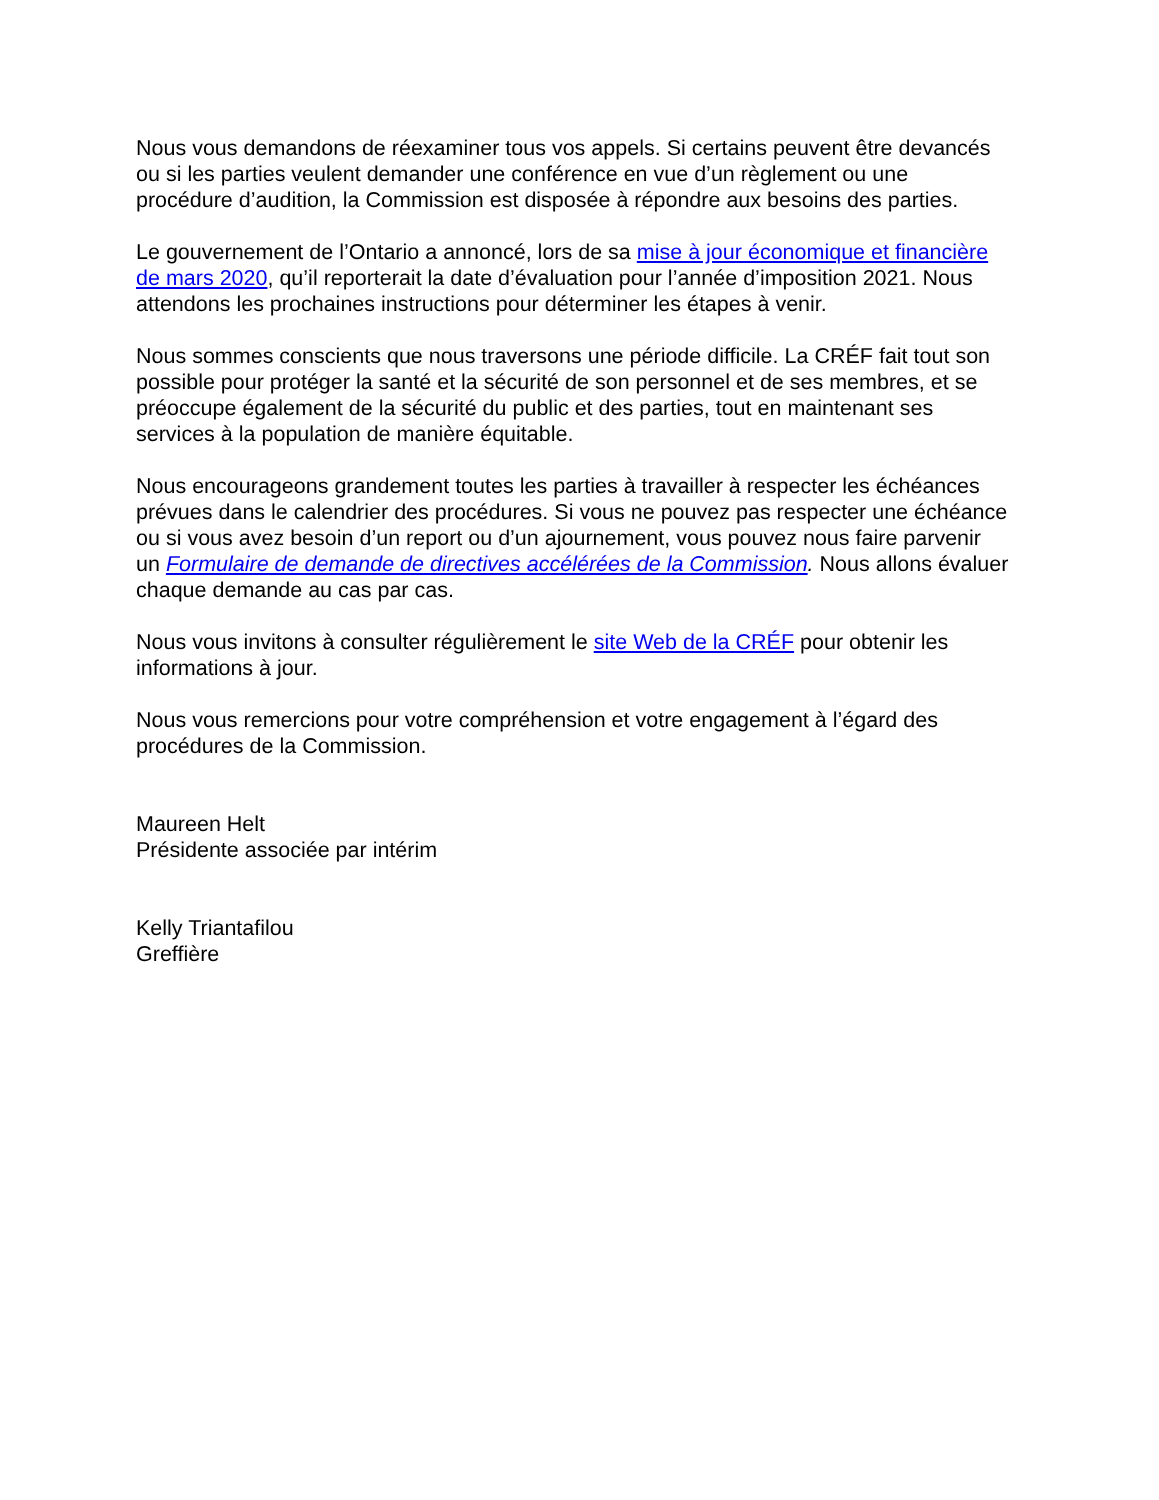Nous vous demandons de réexaminer tous vos appels. Si certains peuvent être devancés ou si les parties veulent demander une conférence en vue d’un règlement ou une procédure d’audition, la Commission est disposée à répondre aux besoins des parties.
Le gouvernement de l’Ontario a annoncé, lors de sa mise à jour économique et financière de mars 2020, qu’il reporterait la date d’évaluation pour l’année d’imposition 2021. Nous attendons les prochaines instructions pour déterminer les étapes à venir.
Nous sommes conscients que nous traversons une période difficile. La CRÉF fait tout son possible pour protéger la santé et la sécurité de son personnel et de ses membres, et se préoccupe également de la sécurité du public et des parties, tout en maintenant ses services à la population de manière équitable.
Nous encourageons grandement toutes les parties à travailler à respecter les échéances prévues dans le calendrier des procédures. Si vous ne pouvez pas respecter une échéance ou si vous avez besoin d’un report ou d’un ajournement, vous pouvez nous faire parvenir un Formulaire de demande de directives accélérées de la Commission. Nous allons évaluer chaque demande au cas par cas.
Nous vous invitons à consulter régulièrement le site Web de la CRÉF pour obtenir les informations à jour.
Nous vous remercions pour votre compréhension et votre engagement à l’égard des procédures de la Commission.
Maureen Helt
Présidente associée par intérim
Kelly Triantafilou
Greffière